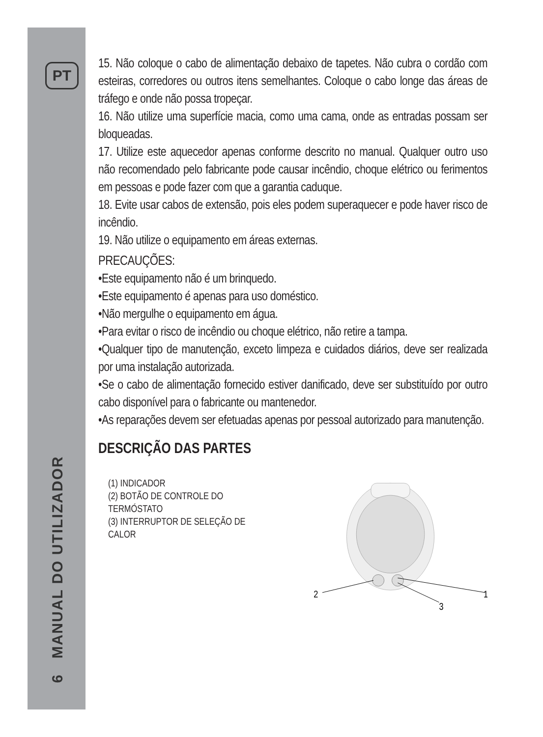PT
6 MANUAL DO UTILIZADOR
15. Não coloque o cabo de alimentação debaixo de tapetes. Não cubra o cordão com esteiras, corredores ou outros itens semelhantes. Coloque o cabo longe das áreas de tráfego e onde não possa tropeçar.
16. Não utilize uma superfície macia, como uma cama, onde as entradas possam ser bloqueadas.
17. Utilize este aquecedor apenas conforme descrito no manual. Qualquer outro uso não recomendado pelo fabricante pode causar incêndio, choque elétrico ou ferimentos em pessoas e pode fazer com que a garantia caduque.
18. Evite usar cabos de extensão, pois eles podem superaquecer e pode haver risco de incêndio.
19. Não utilize o equipamento em áreas externas.
PRECAUÇÕES:
•Este equipamento não é um brinquedo.
•Este equipamento é apenas para uso doméstico.
•Não mergulhe o equipamento em água.
•Para evitar o risco de incêndio ou choque elétrico, não retire a tampa.
•Qualquer tipo de manutenção, exceto limpeza e cuidados diários, deve ser realizada por uma instalação autorizada.
•Se o cabo de alimentação fornecido estiver danificado, deve ser substituído por outro cabo disponível para o fabricante ou mantenedor.
•As reparações devem ser efetuadas apenas por pessoal autorizado para manutenção.
DESCRIÇÃO DAS PARTES
(1) INDICADOR
(2) BOTÃO DE CONTROLE DO TERMÓSTATO
(3) INTERRUPTOR DE SELEÇÃO DE CALOR
2
1
3